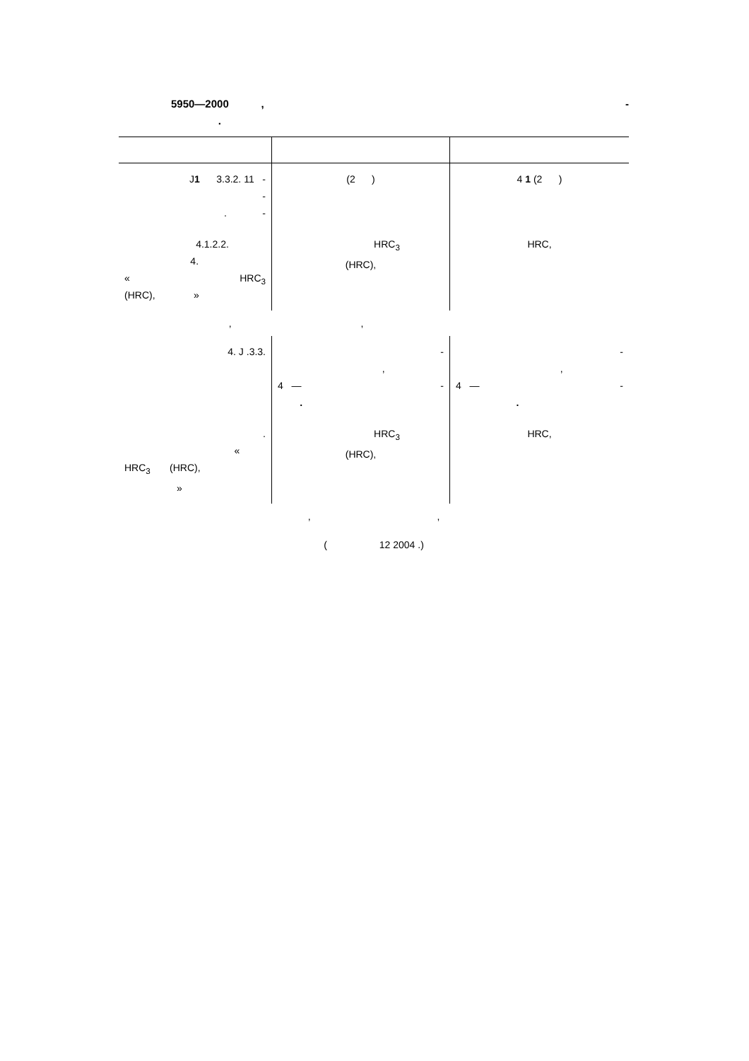5950—2000 , -
.
| J 1 3.3.2. 11 - - . - | (2 ) | 4 1 (2 ) |
| 4.1.2.2. 4. « HRC<sub>3</sub> (HRC), » | HRC<sub>3</sub> (HRC), | HRC, |
| , , | | |
| 4. J .3.3. | - , 4 — - . | - , 4 — - . |
| . « HRC<sub>3</sub> (HRC), » | HRC<sub>3</sub> (HRC), | HRC, |
| , , | | |
( 12 2004 .)